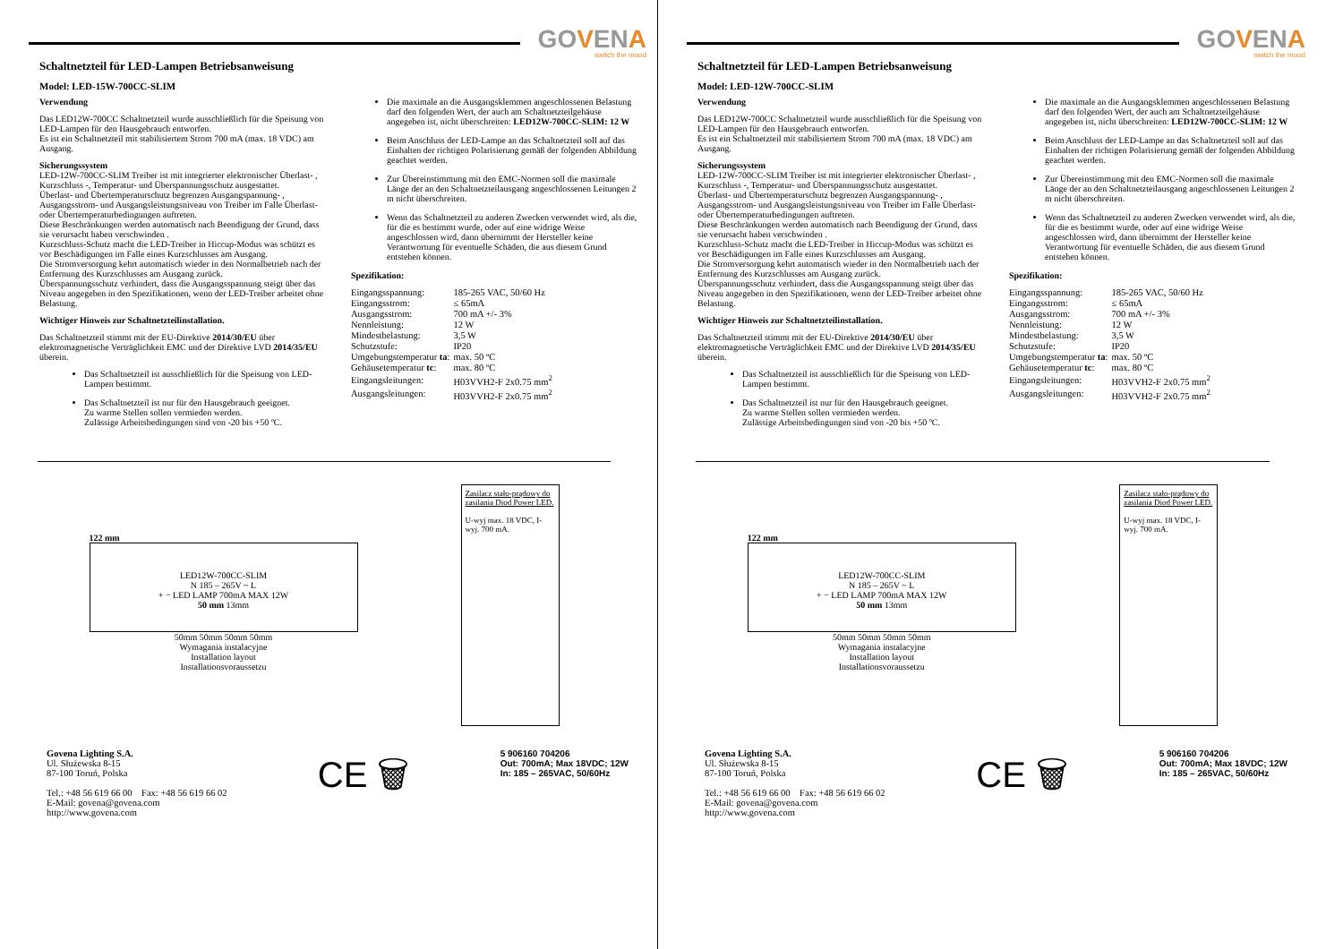GOVENA
switch the mood
Schaltnetzteil für LED-Lampen Betriebsanweisung
Model: LED-15W-700CC-SLIM
Verwendung
Das LED12W-700CC Schaltnetzteil wurde ausschließlich für die Speisung von LED-Lampen für den Hausgebrauch entworfen.
Es ist ein Schaltnetzteil mit stabilisiertem Strom 700 mA (max. 18 VDC) am Ausgang.
Sicherungssystem
LED-12W-700CC-SLIM Treiber ist mit integrierter elektronischer Überlast- , Kurzschluss -, Temperatur- und Überspannungsschutz ausgestattet.
Überlast- und Übertemperaturschutz begrenzen Ausgangspannung- , Ausgangsstrom- und Ausgangsleistungsniveau von Treiber im Falle Überlast- oder Übertemperaturbedingungen auftreten.
Diese Beschränkungen werden automatisch nach Beendigung der Grund, dass sie verursacht haben verschwinden .
Kurzschluss-Schutz macht die LED-Treiber in Hiccup-Modus was schützt es vor Beschädigungen im Falle eines Kurzschlusses am Ausgang.
Die Stromversorgung kehrt automatisch wieder in den Normalbetrieb nach der Entfernung des Kurzschlusses am Ausgang zurück.
Überspannungsschutz verhindert, dass die Ausgangsspannung steigt über das Niveau angegeben in den Spezifikationen, wenn der LED-Treiber arbeitet ohne Belastung.
Wichtiger Hinweis zur Schaltnetzteilinstallation.
Das Schaltnetzteil stimmt mit der EU-Direktive 2014/30/EU über elektromagnetische Verträglichkeit EMC und der Direktive LVD 2014/35/EU überein.
Das Schaltnetzteil ist ausschließlich für die Speisung von LED-Lampen bestimmt.
Das Schaltnetzteil ist nur für den Hausgebrauch geeignet.
Zu warme Stellen sollen vermieden werden.
Zulässige Arbeitsbedingungen sind von -20 bis +50 ºC.
Die maximale an die Ausgangsklemmen angeschlossenen Belastung darf den folgenden Wert, der auch am Schaltnetzteilgehäuse angegeben ist, nicht überschreiten: LED12W-700CC-SLIM: 12 W
Beim Anschluss der LED-Lampe an das Schaltnetzteil soll auf das Einhalten der richtigen Polarisierung gemäß der folgenden Abbildung geachtet werden.
Zur Übereinstimmung mit den EMC-Normen soll die maximale Länge der an den Schaltnetzteilausgang angeschlossenen Leitungen 2 m nicht überschreiten.
Wenn das Schaltnetzteil zu anderen Zwecken verwendet wird, als die, für die es bestimmt wurde, oder auf eine widrige Weise angeschlossen wird, dann übernimmt der Hersteller keine Verantwortung für eventuelle Schäden, die aus diesem Grund entstehen können.
Spezifikation:
| Eingangsspannung: | 185-265 VAC, 50/60 Hz |
| Eingangsstrom: | ≤ 65mA |
| Ausgangsstrom: | 700 mA +/- 3% |
| Nennleistung: | 12 W |
| Mindestbelastung: | 3,5 W |
| Schutzstufe: | IP20 |
| Umgebungstemperatur ta : | max. 50 ºC |
| Gehäusetemperatur tc : | max. 80 ºC |
| Eingangsleitungen: | H03VVH2-F 2x0.75 mm<sup>2</sup> |
| Ausgangsleitungen: | H03VVH2-F 2x0.75 mm<sup>2</sup> |
122 mm
LED12W-700CC-SLIM
N 185 – 265V ~ L
+ − LED LAMP 700mA MAX 12W
50 mm 13mm
50mm 50mm 50mm 50mm
Wymagania instalacyjne
Installation layout
Installationsvoraussetzu
Zasilacz stało-prądowy do zasilania Diod Power LED.
U-wyj max. 18 VDC, I-wyj. 700 mA.
Govena Lighting S.A.
Ul. Służewska 8-15
87-100 Toruń, Polska
Tel.: +48 56 619 66 00 Fax: +48 56 619 66 02
E-Mail: govena@govena.com
http://www.govena.com
CE 🗑
5 906160 704206
Out: 700mA; Max 18VDC; 12W
In: 185 – 265VAC, 50/60Hz
GOVENA
switch the mood
Schaltnetzteil für LED-Lampen Betriebsanweisung
Model: LED-12W-700CC-SLIM
Verwendung
Das LED12W-700CC Schaltnetzteil wurde ausschließlich für die Speisung von LED-Lampen für den Hausgebrauch entworfen.
Es ist ein Schaltnetzteil mit stabilisiertem Strom 700 mA (max. 18 VDC) am Ausgang.
Sicherungssystem
LED-12W-700CC-SLIM Treiber ist mit integrierter elektronischer Überlast- , Kurzschluss -, Temperatur- und Überspannungsschutz ausgestattet.
Überlast- und Übertemperaturschutz begrenzen Ausgangspannung- , Ausgangsstrom- und Ausgangsleistungsniveau von Treiber im Falle Überlast- oder Übertemperaturbedingungen auftreten.
Diese Beschränkungen werden automatisch nach Beendigung der Grund, dass sie verursacht haben verschwinden .
Kurzschluss-Schutz macht die LED-Treiber in Hiccup-Modus was schützt es vor Beschädigungen im Falle eines Kurzschlusses am Ausgang.
Die Stromversorgung kehrt automatisch wieder in den Normalbetrieb nach der Entfernung des Kurzschlusses am Ausgang zurück.
Überspannungsschutz verhindert, dass die Ausgangsspannung steigt über das Niveau angegeben in den Spezifikationen, wenn der LED-Treiber arbeitet ohne Belastung.
Wichtiger Hinweis zur Schaltnetzteilinstallation.
Das Schaltnetzteil stimmt mit der EU-Direktive 2014/30/EU über elektromagnetische Verträglichkeit EMC und der Direktive LVD 2014/35/EU überein.
Das Schaltnetzteil ist ausschließlich für die Speisung von LED-Lampen bestimmt.
Das Schaltnetzteil ist nur für den Hausgebrauch geeignet.
Zu warme Stellen sollen vermieden werden.
Zulässige Arbeitsbedingungen sind von -20 bis +50 ºC.
Die maximale an die Ausgangsklemmen angeschlossenen Belastung darf den folgenden Wert, der auch am Schaltnetzteilgehäuse angegeben ist, nicht überschreiten: LED12W-700CC-SLIM: 12 W
Beim Anschluss der LED-Lampe an das Schaltnetzteil soll auf das Einhalten der richtigen Polarisierung gemäß der folgenden Abbildung geachtet werden.
Zur Übereinstimmung mit den EMC-Normen soll die maximale Länge der an den Schaltnetzteilausgang angeschlossenen Leitungen 2 m nicht überschreiten.
Wenn das Schaltnetzteil zu anderen Zwecken verwendet wird, als die, für die es bestimmt wurde, oder auf eine widrige Weise angeschlossen wird, dann übernimmt der Hersteller keine Verantwortung für eventuelle Schäden, die aus diesem Grund entstehen können.
Spezifikation:
| Eingangsspannung: | 185-265 VAC, 50/60 Hz |
| Eingangsstrom: | ≤ 65mA |
| Ausgangsstrom: | 700 mA +/- 3% |
| Nennleistung: | 12 W |
| Mindestbelastung: | 3,5 W |
| Schutzstufe: | IP20 |
| Umgebungstemperatur ta : | max. 50 ºC |
| Gehäusetemperatur tc : | max. 80 ºC |
| Eingangsleitungen: | H03VVH2-F 2x0.75 mm<sup>2</sup> |
| Ausgangsleitungen: | H03VVH2-F 2x0.75 mm<sup>2</sup> |
122 mm
LED12W-700CC-SLIM
N 185 – 265V ~ L
+ − LED LAMP 700mA MAX 12W
50 mm 13mm
50mm 50mm 50mm 50mm
Wymagania instalacyjne
Installation layout
Installationsvoraussetzu
Zasilacz stało-prądowy do zasilania Diod Power LED.
U-wyj max. 18 VDC, I-wyj. 700 mA.
Govena Lighting S.A.
Ul. Służewska 8-15
87-100 Toruń, Polska
Tel.: +48 56 619 66 00 Fax: +48 56 619 66 02
E-Mail: govena@govena.com
http://www.govena.com
CE 🗑
5 906160 704206
Out: 700mA; Max 18VDC; 12W
In: 185 – 265VAC, 50/60Hz